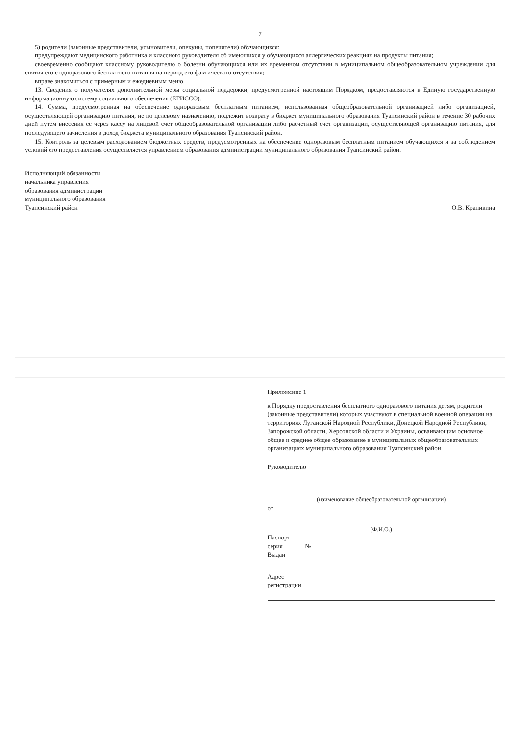7
5) родители (законные представители, усыновители, опекуны, попечители) обучающихся:
предупреждают медицинского работника и классного руководителя об имеющихся у обучающихся аллергических реакциях на продукты питания;
своевременно сообщают классному руководителю о болезни обучающихся или их временном отсутствии в муниципальном общеобразовательном учреждении для снятия его с одноразового бесплатного питания на период его фактического отсутствия;
вправе знакомиться с примерным и ежедневным меню.
13. Сведения о получателях дополнительной меры социальной поддержки, предусмотренной настоящим Порядком, предоставляются в Единую государственную информационную систему социального обеспечения (ЕГИССО).
14. Сумма, предусмотренная на обеспечение одноразовым бесплатным питанием, использованная общеобразовательной организацией либо организацией, осуществляющей организацию питания, не по целевому назначению, подлежит возврату в бюджет муниципального образования Туапсинский район в течение 30 рабочих дней путем внесения ее через кассу на лицевой счет общеобразовательной организации либо расчетный счет организации, осуществляющей организацию питания, для последующего зачисления в доход бюджета муниципального образования Туапсинский район.
15. Контроль за целевым расходованием бюджетных средств, предусмотренных на обеспечение одноразовым бесплатным питанием обучающихся и за соблюдением условий его предоставления осуществляется управлением образования администрации муниципального образования Туапсинский район.
Исполняющий обязанности
начальника управления
образования администрации
муниципального образования
Туапсинский район
О.В. Крапивина
Приложение 1
к Порядку предоставления бесплатного одноразового питания детям, родители (законные представители) которых участвуют в специальной военной операции на территориях Луганской Народной Республики, Донецкой Народной Республики, Запорожской области, Херсонской области и Украины, осваивающим основное общее и среднее общее образование в муниципальных общеобразовательных организациях муниципального образования Туапсинский район
Руководителю
(наименование общеобразовательной организации)
от
(Ф.И.О.)
Паспорт
серия ______ №______
Выдан
Адрес
регистрации